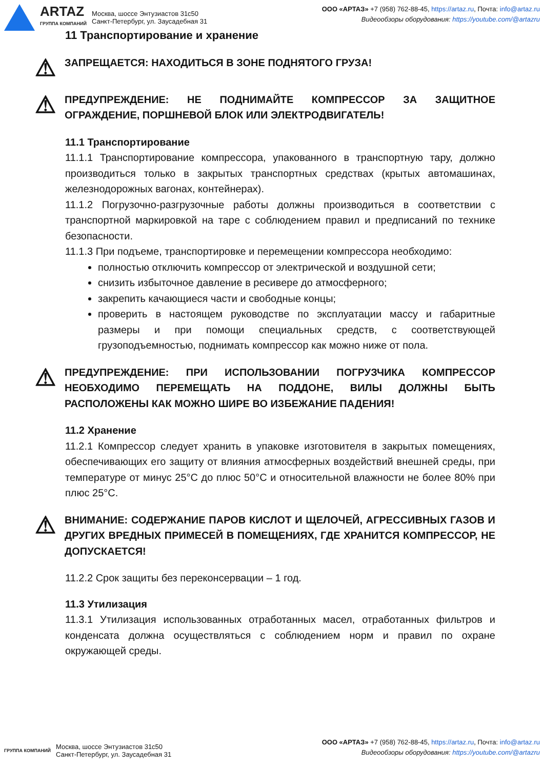ARTAZ
ГРУППА КОМПАНИЙ
Москва, шоссе Энтузиастов 31с50
Санкт-Петербург, ул. Заусадебная 31
ООО «АРТАЗ» +7 (958) 762-88-45, https://artaz.ru, Почта: info@artaz.ru
Видеообзоры оборудования: https://youtube.com/@artazru
11 Транспортирование и хранение
⚠
ЗАПРЕЩАЕТСЯ: НАХОДИТЬСЯ В ЗОНЕ ПОДНЯТОГО ГРУЗА!
⚠
ПРЕДУПРЕЖДЕНИЕ: НЕ ПОДНИМАЙТЕ КОМПРЕССОР ЗА ЗАЩИТНОЕ ОГРАЖДЕНИЕ, ПОРШНЕВОЙ БЛОК ИЛИ ЭЛЕКТРОДВИГАТЕЛЬ!
11.1 Транспортирование
11.1.1 Транспортирование компрессора, упакованного в транспортную тару, должно производиться только в закрытых транспортных средствах (крытых автомашинах, железнодорожных вагонах, контейнерах).
11.1.2 Погрузочно-разгрузочные работы должны производиться в соответствии с транспортной маркировкой на таре с соблюдением правил и предписаний по технике безопасности.
11.1.3 При подъеме, транспортировке и перемещении компрессора необходимо:
полностью отключить компрессор от электрической и воздушной сети;
снизить избыточное давление в ресивере до атмосферного;
закрепить качающиеся части и свободные концы;
проверить в настоящем руководстве по эксплуатации массу и габаритные размеры и при помощи специальных средств, с соответствующей грузоподъемностью, поднимать компрессор как можно ниже от пола.
⚠
ПРЕДУПРЕЖДЕНИЕ: ПРИ ИСПОЛЬЗОВАНИИ ПОГРУЗЧИКА КОМПРЕССОР НЕОБХОДИМО ПЕРЕМЕЩАТЬ НА ПОДДОНЕ, ВИЛЫ ДОЛЖНЫ БЫТЬ РАСПОЛОЖЕНЫ КАК МОЖНО ШИРЕ ВО ИЗБЕЖАНИЕ ПАДЕНИЯ!
11.2 Хранение
11.2.1 Компрессор следует хранить в упаковке изготовителя в закрытых помещениях, обеспечивающих его защиту от влияния атмосферных воздействий внешней среды, при температуре от минус 25°С до плюс 50°С и относительной влажности не более 80% при плюс 25°С.
⚠
ВНИМАНИЕ: СОДЕРЖАНИЕ ПАРОВ КИСЛОТ И ЩЕЛОЧЕЙ, АГРЕССИВНЫХ ГАЗОВ И ДРУГИХ ВРЕДНЫХ ПРИМЕСЕЙ В ПОМЕЩЕНИЯХ, ГДЕ ХРАНИТСЯ КОМПРЕССОР, НЕ ДОПУСКАЕТСЯ!
11.2.2 Срок защиты без переконсервации – 1 год.
11.3 Утилизация
11.3.1 Утилизация использованных отработанных масел, отработанных фильтров и конденсата должна осуществляться с соблюдением норм и правил по охране окружающей среды.
ГРУППА КОМПАНИЙ
Москва, шоссе Энтузиастов 31с50
Санкт-Петербург, ул. Заусадебная 31
ООО «АРТАЗ» +7 (958) 762-88-45, https://artaz.ru, Почта: info@artaz.ru
Видеообзоры оборудования: https://youtube.com/@artazru